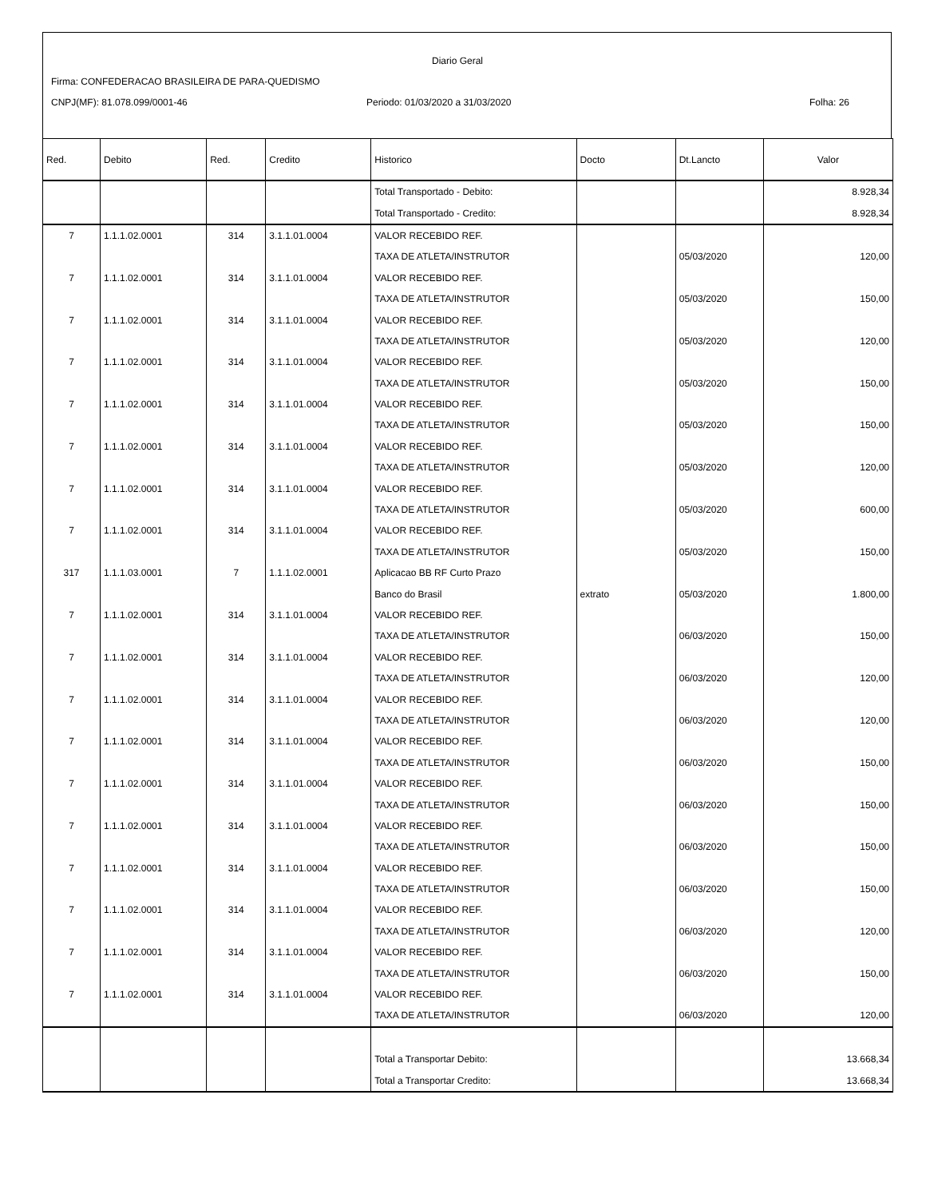Diario Geral
Firma: CONFEDERACAO BRASILEIRA DE PARA-QUEDISMO
CNPJ(MF): 81.078.099/0001-46
Periodo: 01/03/2020 a 31/03/2020
Folha: 26
| Red. | Debito | Red. | Credito | Historico | Docto | Dt.Lancto | Valor |
| --- | --- | --- | --- | --- | --- | --- | --- |
| | | | | Total Transportado - Debito: | | | 8.928,34 |
| | | | | Total Transportado - Credito: | | | 8.928,34 |
| 7 | 1.1.1.02.0001 | 314 | 3.1.1.01.0004 | VALOR RECEBIDO REF. | | | |
| | | | | TAXA DE ATLETA/INSTRUTOR | | 05/03/2020 | 120,00 |
| 7 | 1.1.1.02.0001 | 314 | 3.1.1.01.0004 | VALOR RECEBIDO REF. | | | |
| | | | | TAXA DE ATLETA/INSTRUTOR | | 05/03/2020 | 150,00 |
| 7 | 1.1.1.02.0001 | 314 | 3.1.1.01.0004 | VALOR RECEBIDO REF. | | | |
| | | | | TAXA DE ATLETA/INSTRUTOR | | 05/03/2020 | 120,00 |
| 7 | 1.1.1.02.0001 | 314 | 3.1.1.01.0004 | VALOR RECEBIDO REF. | | | |
| | | | | TAXA DE ATLETA/INSTRUTOR | | 05/03/2020 | 150,00 |
| 7 | 1.1.1.02.0001 | 314 | 3.1.1.01.0004 | VALOR RECEBIDO REF. | | | |
| | | | | TAXA DE ATLETA/INSTRUTOR | | 05/03/2020 | 150,00 |
| 7 | 1.1.1.02.0001 | 314 | 3.1.1.01.0004 | VALOR RECEBIDO REF. | | | |
| | | | | TAXA DE ATLETA/INSTRUTOR | | 05/03/2020 | 120,00 |
| 7 | 1.1.1.02.0001 | 314 | 3.1.1.01.0004 | VALOR RECEBIDO REF. | | | |
| | | | | TAXA DE ATLETA/INSTRUTOR | | 05/03/2020 | 600,00 |
| 7 | 1.1.1.02.0001 | 314 | 3.1.1.01.0004 | VALOR RECEBIDO REF. | | | |
| | | | | TAXA DE ATLETA/INSTRUTOR | | 05/03/2020 | 150,00 |
| 317 | 1.1.1.03.0001 | 7 | 1.1.1.02.0001 | Aplicacao BB RF Curto Prazo | | | |
| | | | | Banco do Brasil | extrato | 05/03/2020 | 1.800,00 |
| 7 | 1.1.1.02.0001 | 314 | 3.1.1.01.0004 | VALOR RECEBIDO REF. | | | |
| | | | | TAXA DE ATLETA/INSTRUTOR | | 06/03/2020 | 150,00 |
| 7 | 1.1.1.02.0001 | 314 | 3.1.1.01.0004 | VALOR RECEBIDO REF. | | | |
| | | | | TAXA DE ATLETA/INSTRUTOR | | 06/03/2020 | 120,00 |
| 7 | 1.1.1.02.0001 | 314 | 3.1.1.01.0004 | VALOR RECEBIDO REF. | | | |
| | | | | TAXA DE ATLETA/INSTRUTOR | | 06/03/2020 | 120,00 |
| 7 | 1.1.1.02.0001 | 314 | 3.1.1.01.0004 | VALOR RECEBIDO REF. | | | |
| | | | | TAXA DE ATLETA/INSTRUTOR | | 06/03/2020 | 150,00 |
| 7 | 1.1.1.02.0001 | 314 | 3.1.1.01.0004 | VALOR RECEBIDO REF. | | | |
| | | | | TAXA DE ATLETA/INSTRUTOR | | 06/03/2020 | 150,00 |
| 7 | 1.1.1.02.0001 | 314 | 3.1.1.01.0004 | VALOR RECEBIDO REF. | | | |
| | | | | TAXA DE ATLETA/INSTRUTOR | | 06/03/2020 | 150,00 |
| 7 | 1.1.1.02.0001 | 314 | 3.1.1.01.0004 | VALOR RECEBIDO REF. | | | |
| | | | | TAXA DE ATLETA/INSTRUTOR | | 06/03/2020 | 150,00 |
| 7 | 1.1.1.02.0001 | 314 | 3.1.1.01.0004 | VALOR RECEBIDO REF. | | | |
| | | | | TAXA DE ATLETA/INSTRUTOR | | 06/03/2020 | 120,00 |
| 7 | 1.1.1.02.0001 | 314 | 3.1.1.01.0004 | VALOR RECEBIDO REF. | | | |
| | | | | TAXA DE ATLETA/INSTRUTOR | | 06/03/2020 | 150,00 |
| 7 | 1.1.1.02.0001 | 314 | 3.1.1.01.0004 | VALOR RECEBIDO REF. | | | |
| | | | | TAXA DE ATLETA/INSTRUTOR | | 06/03/2020 | 120,00 |
| | | | | Total a Transportar Debito: | | | 13.668,34 |
| | | | | Total a Transportar Credito: | | | 13.668,34 |